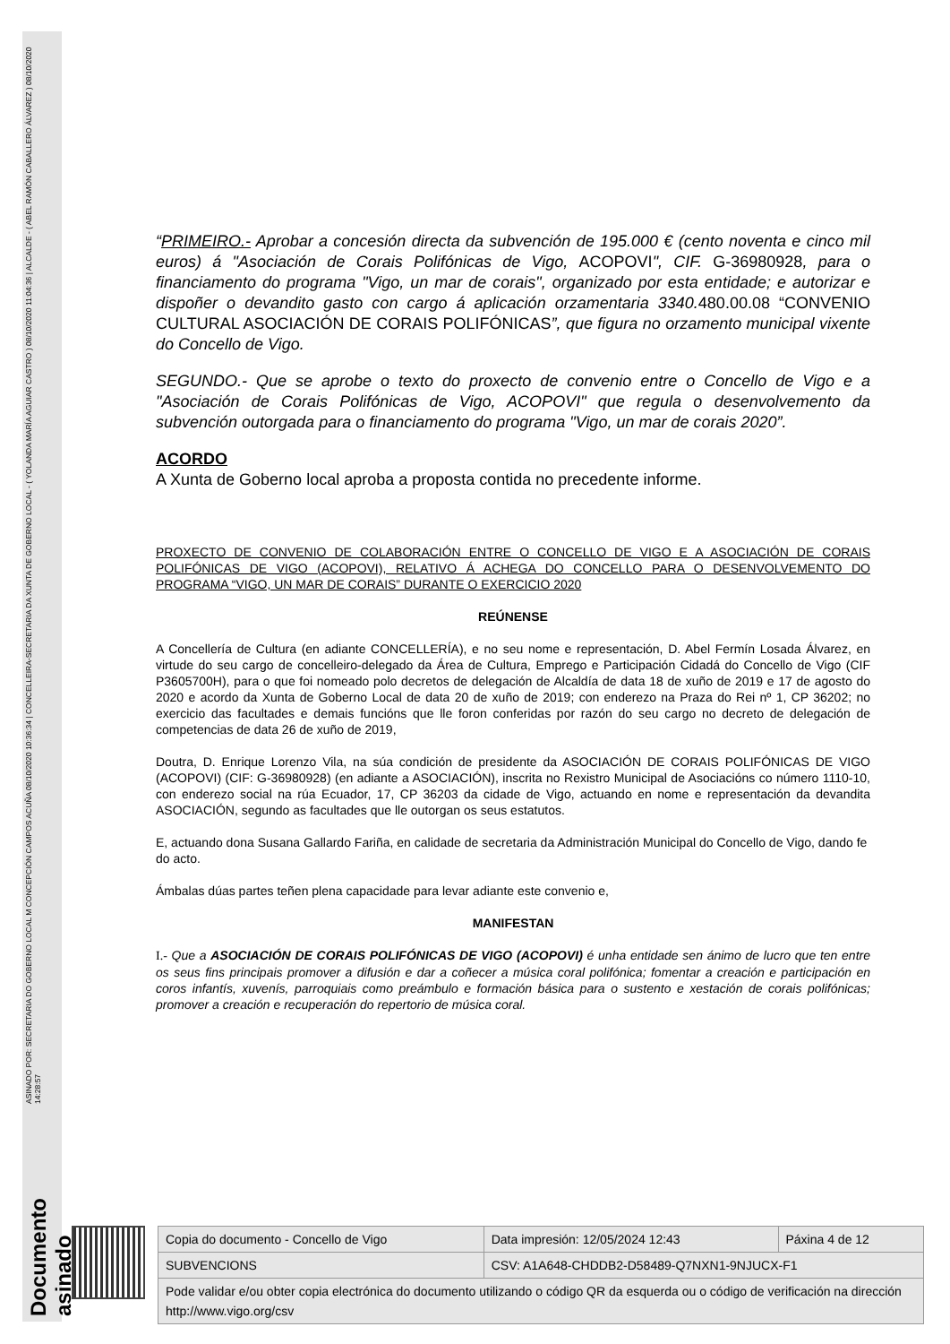Documento asinado
ASINADO POR: SECRETARIA DO GOBERNO LOCAL M CONCEPCIÓN CAMPOS ACUÑA 08/10/2020 10:36:34 | CONCELLEIRA-SECRETARIA DA XUNTA DE GOBERNO LOCAL - ( YOLANDA MARÍA AGUIAR CASTRO ) 08/10/2020 11:04:36 | ALCALDE - ( ABEL RAMÓN CABALLERO ÁLVAREZ ) 08/10/2020 14:28:57
“PRIMEIRO.- Aprobar a concesión directa da subvención de 195.000 € (cento noventa e cinco mil euros) á "Asociación de Corais Polifónicas de Vigo, ACOPOVI", CIF. G-36980928, para o financiamento do programa "Vigo, un mar de corais", organizado por esta entidade; e autorizar e dispoñer o devandito gasto con cargo á aplicación orzamentaria 3340.480.00.08 “CONVENIO CULTURAL ASOCIACIÓN DE CORAIS POLIFÓNICAS”, que figura no orzamento municipal vixente do Concello de Vigo.
SEGUNDO.- Que se aprobe o texto do proxecto de convenio entre o Concello de Vigo e a "Asociación de Corais Polifónicas de Vigo, ACOPOVI" que regula o desenvolvemento da subvención outorgada para o financiamento do programa "Vigo, un mar de corais 2020”.
ACORDO
A Xunta de Goberno local aproba a proposta contida no precedente informe.
PROXECTO DE CONVENIO DE COLABORACIÓN ENTRE O CONCELLO DE VIGO E A ASOCIACIÓN DE CORAIS POLIFÓNICAS DE VIGO (ACOPOVI), RELATIVO Á ACHEGA DO CONCELLO PARA O DESENVOLVEMENTO DO PROGRAMA “VIGO, UN MAR DE CORAIS” DURANTE O EXERCICIO 2020
REÚNENSE
A Concellería de Cultura (en adiante CONCELLERÍA), e no seu nome e representación, D. Abel Fermín Losada Álvarez, en virtude do seu cargo de concelleiro-delegado da Área de Cultura, Emprego e Participación Cidadá do Concello de Vigo (CIF P3605700H), para o que foi nomeado polo decretos de delegación de Alcaldía de data 18 de xuño de 2019 e 17 de agosto do 2020 e acordo da Xunta de Goberno Local de data 20 de xuño de 2019; con enderezo na Praza do Rei nº 1, CP 36202; no exercicio das facultades e demais funcións que lle foron conferidas por razón do seu cargo no decreto de delegación de competencias de data 26 de xuño de 2019,
Doutra, D. Enrique Lorenzo Vila, na súa condición de presidente da ASOCIACIÓN DE CORAIS POLIFÓNICAS DE VIGO (ACOPOVI) (CIF: G-36980928) (en adiante a ASOCIACIÓN), inscrita no Rexistro Municipal de Asociacións co número 1110-10, con enderezo social na rúa Ecuador, 17, CP 36203 da cidade de Vigo, actuando en nome e representación da devandita ASOCIACIÓN, segundo as facultades que lle outorgan os seus estatutos.
E, actuando dona Susana Gallardo Fariña, en calidade de secretaria da Administración Municipal do Concello de Vigo, dando fe do acto.
Ámbalas dúas partes teñen plena capacidade para levar adiante este convenio e,
MANIFESTAN
I.- Que a ASOCIACIÓN DE CORAIS POLIFÓNICAS DE VIGO (ACOPOVI) é unha entidade sen ánimo de lucro que ten entre os seus fins principais promover a difusión e dar a coñecer a música coral polifónica; fomentar a creación e participación en coros infantís, xuvenís, parroquiais como preámbulo e formación básica para o sustento e xestación de corais polifónicas; promover a creación e recuperación do repertorio de música coral.
| Copia do documento - Concello de Vigo | Data impresión: 12/05/2024 12:43 | Páxina 4 de 12 |
| SUBVENCIONS | CSV: A1A648-CHDDB2-D58489-Q7NXN1-9NJUCX-F1 | |
| Pode validar e/ou obter copia electrónica do documento utilizando o código QR da esquerda ou o código de verificación na dirección http://www.vigo.org/csv | | |